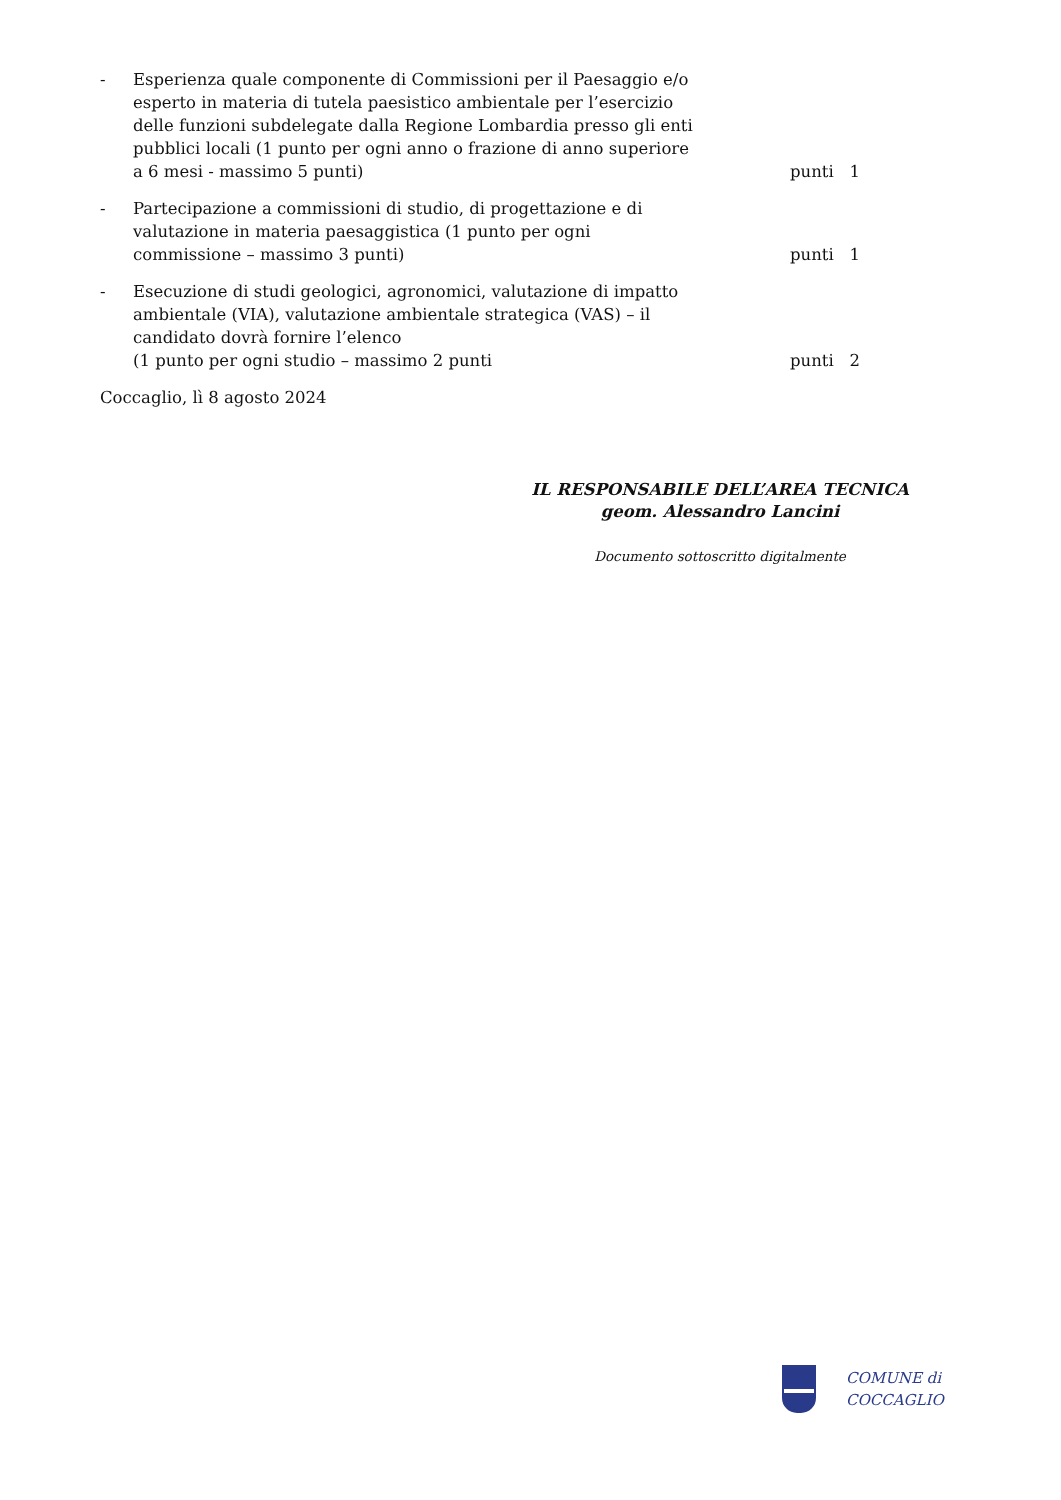- Esperienza quale componente di Commissioni per il Paesaggio e/o esperto in materia di tutela paesistico ambientale per l’esercizio delle funzioni subdelegate dalla Regione Lombardia presso gli enti pubblici locali (1 punto per ogni anno o frazione di anno superiore a 6 mesi - massimo 5 punti) punti 1
- Partecipazione a commissioni di studio, di progettazione e di valutazione in materia paesaggistica (1 punto per ogni commissione – massimo 3 punti) punti 1
- Esecuzione di studi geologici, agronomici, valutazione di impatto ambientale (VIA), valutazione ambientale strategica (VAS) – il candidato dovrà fornire l’elenco
(1 punto per ogni studio – massimo 2 punti punti 2
Coccaglio, lì 8 agosto 2024
IL RESPONSABILE DELL’AREA TECNICA
geom. Alessandro Lancini
Documento sottoscritto digitalmente
COMUNE di
COCCAGLIO